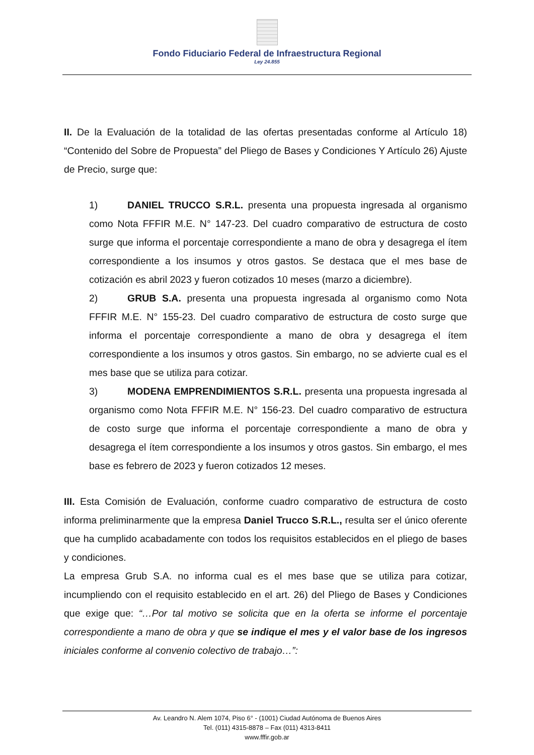Fondo Fiduciario Federal de Infraestructura Regional
Ley 24.855
II. De la Evaluación de la totalidad de las ofertas presentadas conforme al Artículo 18) “Contenido del Sobre de Propuesta” del Pliego de Bases y Condiciones Y Artículo 26) Ajuste de Precio, surge que:
1) DANIEL TRUCCO S.R.L. presenta una propuesta ingresada al organismo como Nota FFFIR M.E. N° 147-23. Del cuadro comparativo de estructura de costo surge que informa el porcentaje correspondiente a mano de obra y desagrega el ítem correspondiente a los insumos y otros gastos. Se destaca que el mes base de cotización es abril 2023 y fueron cotizados 10 meses (marzo a diciembre).
2) GRUB S.A. presenta una propuesta ingresada al organismo como Nota FFFIR M.E. N° 155-23. Del cuadro comparativo de estructura de costo surge que informa el porcentaje correspondiente a mano de obra y desagrega el ítem correspondiente a los insumos y otros gastos. Sin embargo, no se advierte cual es el mes base que se utiliza para cotizar.
3) MODENA EMPRENDIMIENTOS S.R.L. presenta una propuesta ingresada al organismo como Nota FFFIR M.E. N° 156-23. Del cuadro comparativo de estructura de costo surge que informa el porcentaje correspondiente a mano de obra y desagrega el ítem correspondiente a los insumos y otros gastos. Sin embargo, el mes base es febrero de 2023 y fueron cotizados 12 meses.
III. Esta Comisión de Evaluación, conforme cuadro comparativo de estructura de costo informa preliminarmente que la empresa Daniel Trucco S.R.L., resulta ser el único oferente que ha cumplido acabadamente con todos los requisitos establecidos en el pliego de bases y condiciones.
La empresa Grub S.A. no informa cual es el mes base que se utiliza para cotizar, incumpliendo con el requisito establecido en el art. 26) del Pliego de Bases y Condiciones que exige que: “…Por tal motivo se solicita que en la oferta se informe el porcentaje correspondiente a mano de obra y que se indique el mes y el valor base de los ingresos iniciales conforme al convenio colectivo de trabajo…”:
Av. Leandro N. Alem 1074, Piso 6° - (1001) Ciudad Autónoma de Buenos Aires
Tel. (011) 4315-8878 – Fax (011) 4313-8411
www.fffir.gob.ar